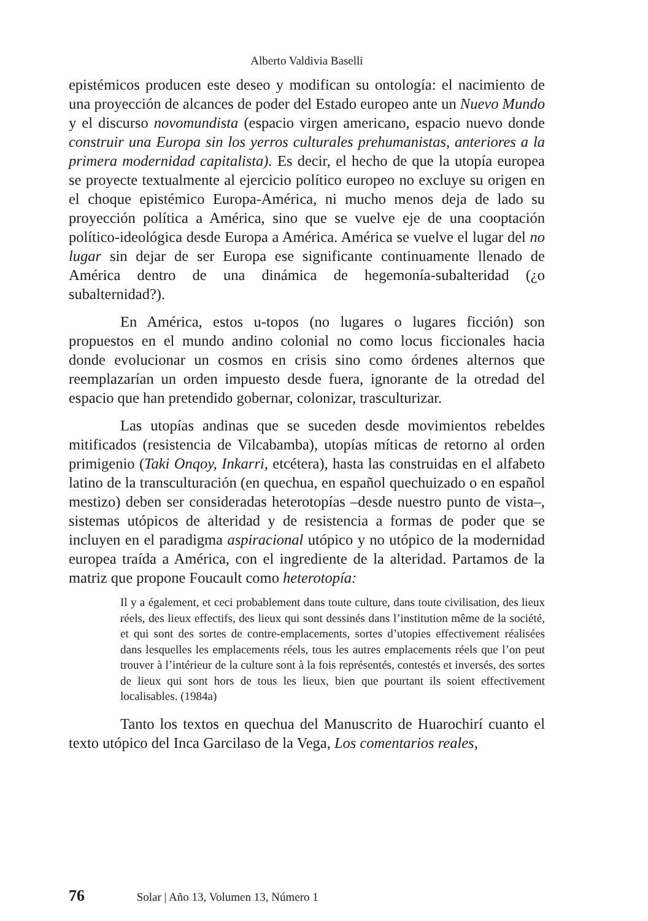Alberto Valdivia Baselli
epistémicos producen este deseo y modifican su ontología: el nacimiento de una proyección de alcances de poder del Estado europeo ante un Nuevo Mundo y el discurso novomundista (espacio virgen americano, espacio nuevo donde construir una Europa sin los yerros culturales prehumanistas, anteriores a la primera modernidad capitalista). Es decir, el hecho de que la utopía europea se proyecte textualmente al ejercicio político europeo no excluye su origen en el choque epistémico Europa-América, ni mucho menos deja de lado su proyección política a América, sino que se vuelve eje de una cooptación político-ideológica desde Europa a América. América se vuelve el lugar del no lugar sin dejar de ser Europa ese significante continuamente llenado de América dentro de una dinámica de hegemonía-subalteridad (¿o subalternidad?).
En América, estos u-topos (no lugares o lugares ficción) son propuestos en el mundo andino colonial no como locus ficcionales hacia donde evolucionar un cosmos en crisis sino como órdenes alternos que reemplazarían un orden impuesto desde fuera, ignorante de la otredad del espacio que han pretendido gobernar, colonizar, trasculturizar.
Las utopías andinas que se suceden desde movimientos rebeldes mitificados (resistencia de Vilcabamba), utopías míticas de retorno al orden primigenio (Taki Onqoy, Inkarri, etcétera), hasta las construidas en el alfabeto latino de la transculturación (en quechua, en español quechuizado o en español mestizo) deben ser consideradas heterotopías –desde nuestro punto de vista–, sistemas utópicos de alteridad y de resistencia a formas de poder que se incluyen en el paradigma aspiracional utópico y no utópico de la modernidad europea traída a América, con el ingrediente de la alteridad. Partamos de la matriz que propone Foucault como heterotopía:
Il y a également, et ceci probablement dans toute culture, dans toute civilisation, des lieux réels, des lieux effectifs, des lieux qui sont dessinés dans l’institution même de la société, et qui sont des sortes de contre-emplacements, sortes d’utopies effectivement réalisées dans lesquelles les emplacements réels, tous les autres emplacements réels que l’on peut trouver à l’intérieur de la culture sont à la fois représentés, contestés et inversés, des sortes de lieux qui sont hors de tous les lieux, bien que pourtant ils soient effectivement localisables. (1984a)
Tanto los textos en quechua del Manuscrito de Huarochirí cuanto el texto utópico del Inca Garcilaso de la Vega, Los comentarios reales,
76 Solar | Año 13, Volumen 13, Número 1